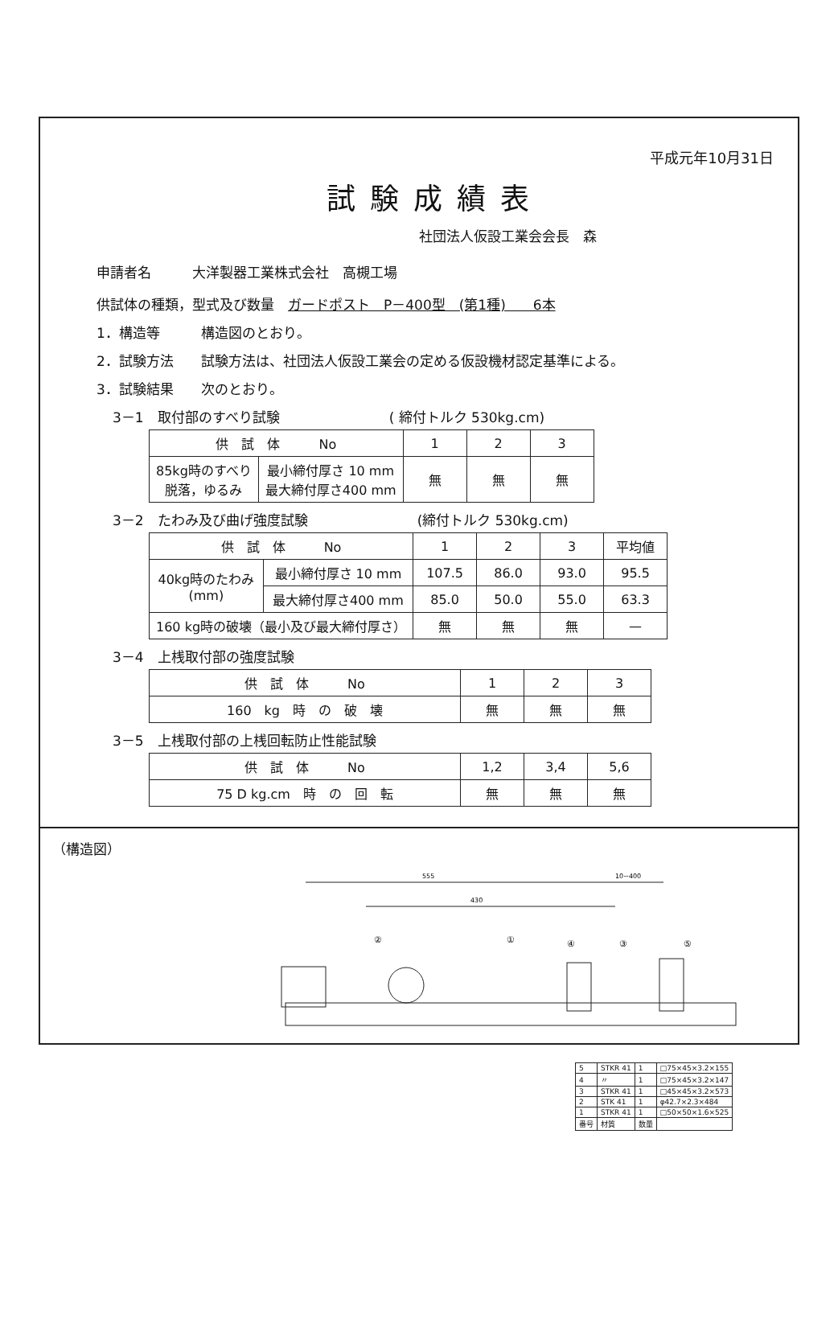平成元年10月31日
試験成績表
社団法人仮設工業会会長　森
申請者名　　　大洋製器工業株式会社　高槻工場
供試体の種類，型式及び数量　ガードポスト　P－400型　(第1種)　　6本
1．構造等　　　構造図のとおり。
2．試験方法　　試験方法は、社団法人仮設工業会の定める仮設機材認定基準による。
3．試験結果　　次のとおり。
3－1　取付部のすべり試験　　　　　　　　( 締付トルク 530kg.cm)
| 供 試 体 No | | 1 | 2 | 3 |
| --- | --- | --- | --- | --- |
| 85kg時のすべり 脱落，ゆるみ | 最小締付厚さ 10 mm 最大締付厚さ400 mm | 無 | 無 | 無 |
3－2　たわみ及び曲げ強度試験　　　　　　　　(締付トルク 530kg.cm)
| 供 試 体 No | | 1 | 2 | 3 | 平均値 |
| --- | --- | --- | --- | --- | --- |
| 40kg時のたわみ (mm) | 最小締付厚さ 10 mm | 107.5 | 86.0 | 93.0 | 95.5 |
| | 最大締付厚さ400 mm | 85.0 | 50.0 | 55.0 | 63.3 |
| 160 kg時の破壊（最小及び最大締付厚さ） | | 無 | 無 | 無 | — |
3－4　上桟取付部の強度試験
| 供 試 体 No | 1 | 2 | 3 |
| --- | --- | --- | --- |
| 160 kg 時 の 破 壊 | 無 | 無 | 無 |
3－5　上桟取付部の上桟回転防止性能試験
| 供 試 体 No | 1,2 | 3,4 | 5,6 |
| --- | --- | --- | --- |
| 75 D kg.cm 時 の 回 転 | 無 | 無 | 無 |
（構造図）
555
10~400
430
②
①
④
③
⑤
| 5 | STKR 41 | 1 | □75×45×3.2×155 |
| 4 | 〃 | 1 | □75×45×3.2×147 |
| 3 | STKR 41 | 1 | □45×45×3.2×573 |
| 2 | STK 41 | 1 | φ42.7×2.3×484 |
| 1 | STKR 41 | 1 | □50×50×1.6×525 |
| 番号 | 材質 | 数量 | |